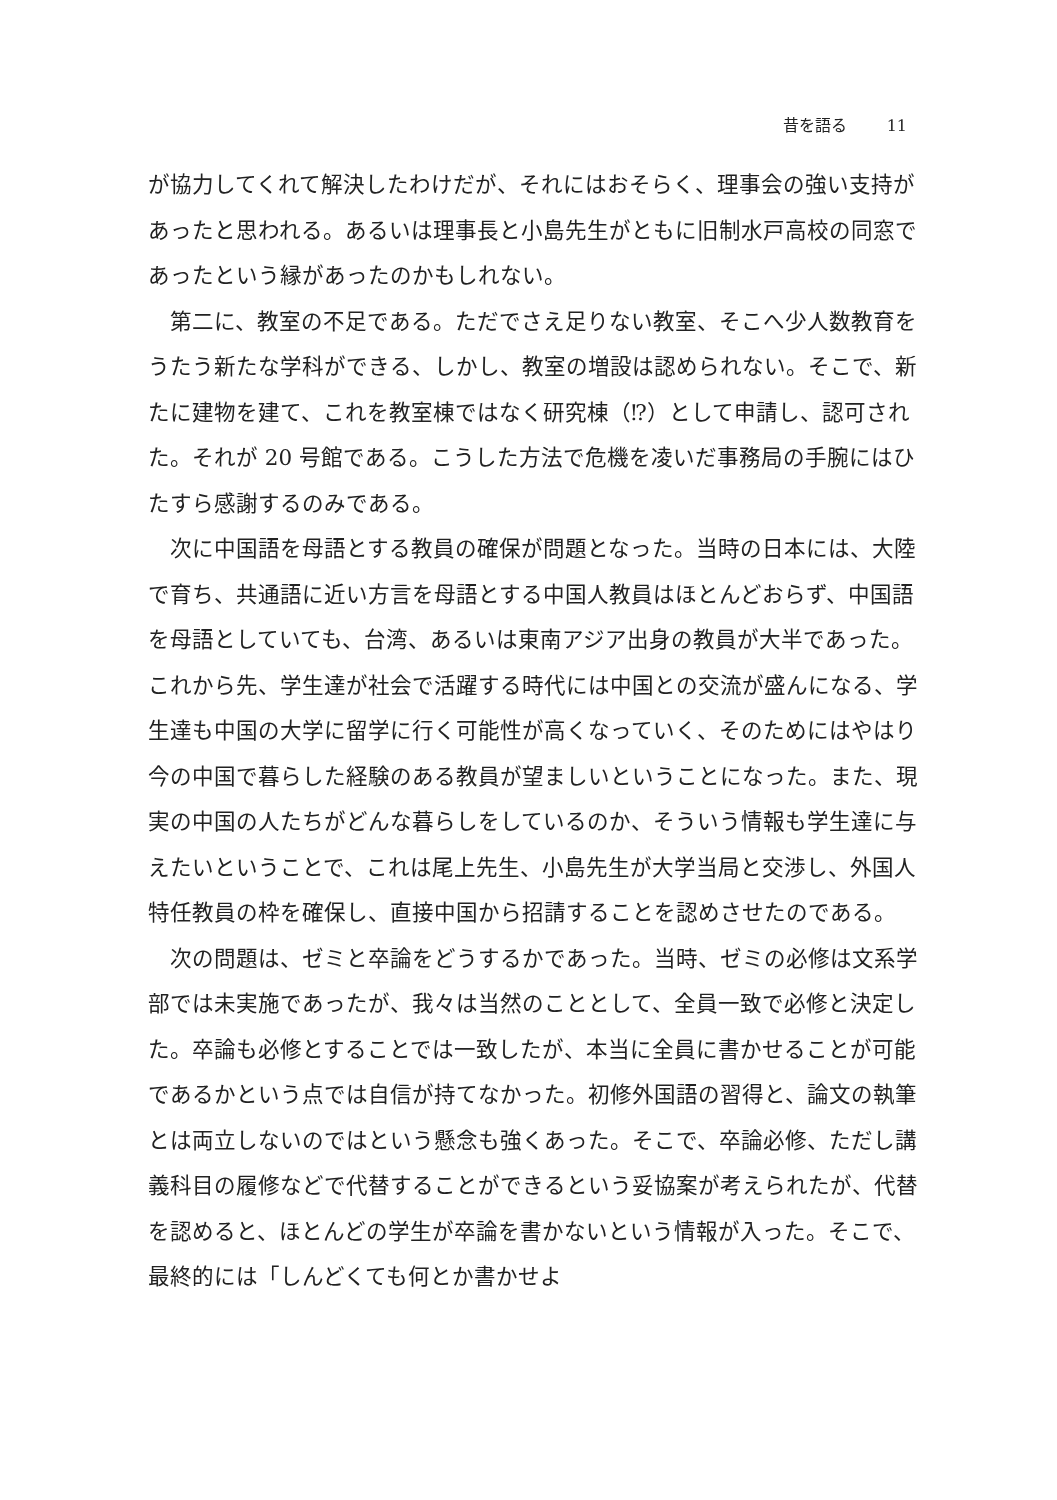昔を語る 11
が協力してくれて解決したわけだが、それにはおそらく、理事会の強い支持があったと思われる。あるいは理事長と小島先生がともに旧制水戸高校の同窓であったという縁があったのかもしれない。
第二に、教室の不足である。ただでさえ足りない教室、そこへ少人数教育をうたう新たな学科ができる、しかし、教室の増設は認められない。そこで、新たに建物を建て、これを教室棟ではなく研究棟（⁉）として申請し、認可された。それが 20 号館である。こうした方法で危機を凌いだ事務局の手腕にはひたすら感謝するのみである。
次に中国語を母語とする教員の確保が問題となった。当時の日本には、大陸で育ち、共通語に近い方言を母語とする中国人教員はほとんどおらず、中国語を母語としていても、台湾、あるいは東南アジア出身の教員が大半であった。これから先、学生達が社会で活躍する時代には中国との交流が盛んになる、学生達も中国の大学に留学に行く可能性が高くなっていく、そのためにはやはり今の中国で暮らした経験のある教員が望ましいということになった。また、現実の中国の人たちがどんな暮らしをしているのか、そういう情報も学生達に与えたいということで、これは尾上先生、小島先生が大学当局と交渉し、外国人特任教員の枠を確保し、直接中国から招請することを認めさせたのである。
次の問題は、ゼミと卒論をどうするかであった。当時、ゼミの必修は文系学部では未実施であったが、我々は当然のこととして、全員一致で必修と決定した。卒論も必修とすることでは一致したが、本当に全員に書かせることが可能であるかという点では自信が持てなかった。初修外国語の習得と、論文の執筆とは両立しないのではという懸念も強くあった。そこで、卒論必修、ただし講義科目の履修などで代替することができるという妥協案が考えられたが、代替を認めると、ほとんどの学生が卒論を書かないという情報が入った。そこで、最終的には「しんどくても何とか書かせよ